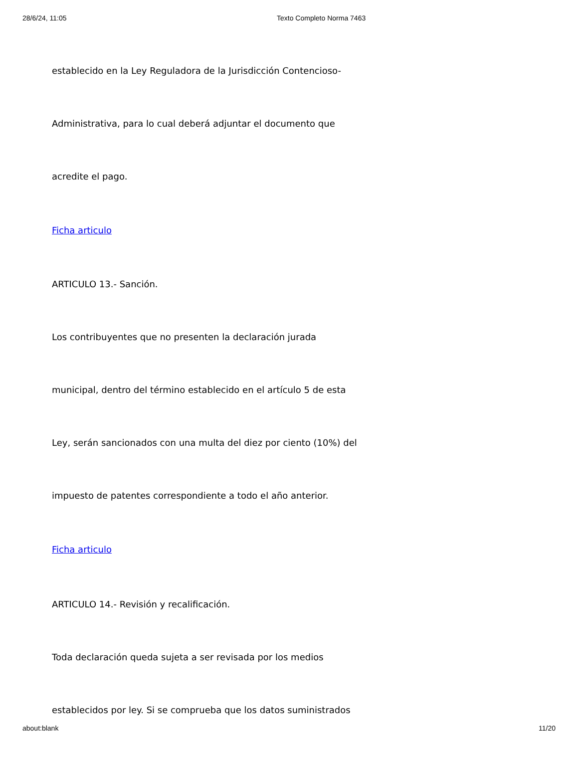28/6/24, 11:05 Texto Completo Norma 7463
establecido en la Ley Reguladora de la Jurisdicción Contencioso-
Administrativa, para lo cual deberá adjuntar el documento que
acredite el pago.
Ficha articulo
ARTICULO 13.- Sanción.
Los contribuyentes que no presenten la declaración jurada
municipal, dentro del término establecido en el artículo 5 de esta
Ley, serán sancionados con una multa del diez por ciento (10%) del
impuesto de patentes correspondiente a todo el año anterior.
Ficha articulo
ARTICULO 14.- Revisión y recalificación.
Toda declaración queda sujeta a ser revisada por los medios
establecidos por ley. Si se comprueba que los datos suministrados
about:blank 11/20